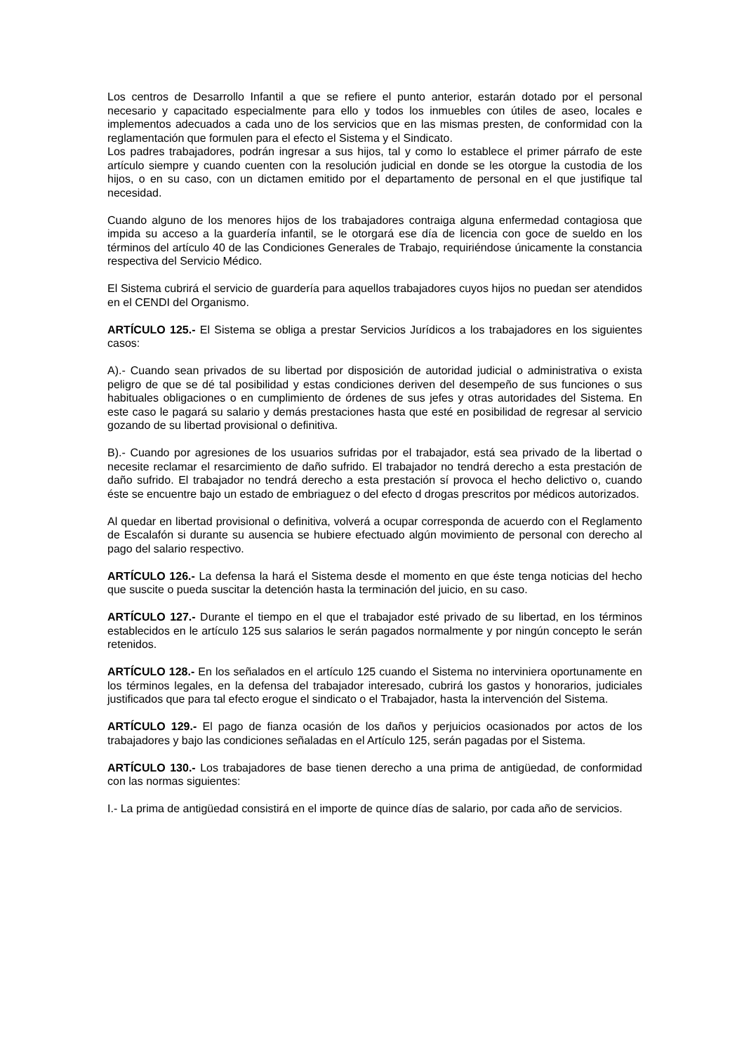Los centros de Desarrollo Infantil a que se refiere el punto anterior, estarán dotado por el personal necesario y capacitado especialmente para ello y todos los inmuebles con útiles de aseo, locales e implementos adecuados a cada uno de los servicios que en las mismas presten, de conformidad con la reglamentación que formulen para el efecto el Sistema y el Sindicato.
Los padres trabajadores, podrán ingresar a sus hijos, tal y como lo establece el primer párrafo de este artículo siempre y cuando cuenten con la resolución judicial en donde se les otorgue la custodia de los hijos, o en su caso, con un dictamen emitido por el departamento de personal en el que justifique tal necesidad.
Cuando alguno de los menores hijos de los trabajadores contraiga alguna enfermedad contagiosa que impida su acceso a la guardería infantil, se le otorgará ese día de licencia con goce de sueldo en los términos del artículo 40 de las Condiciones Generales de Trabajo, requiriéndose únicamente la constancia respectiva del Servicio Médico.
El Sistema cubrirá el servicio de guardería para aquellos trabajadores cuyos hijos no puedan ser atendidos en el CENDI del Organismo.
ARTÍCULO 125.- El Sistema se obliga a prestar Servicios Jurídicos a los trabajadores en los siguientes casos:
A).- Cuando sean privados de su libertad por disposición de autoridad judicial o administrativa o exista peligro de que se dé tal posibilidad y estas condiciones deriven del desempeño de sus funciones o sus habituales obligaciones o en cumplimiento de órdenes de sus jefes y otras autoridades del Sistema. En este caso le pagará su salario y demás prestaciones hasta que esté en posibilidad de regresar al servicio gozando de su libertad provisional o definitiva.
B).- Cuando por agresiones de los usuarios sufridas por el trabajador, está sea privado de la libertad o necesite reclamar el resarcimiento de daño sufrido. El trabajador no tendrá derecho a esta prestación de daño sufrido. El trabajador no tendrá derecho a esta prestación sí provoca el hecho delictivo o, cuando éste se encuentre bajo un estado de embriaguez o del efecto d drogas prescritos por médicos autorizados.
Al quedar en libertad provisional o definitiva, volverá a ocupar corresponda de acuerdo con el Reglamento de Escalafón si durante su ausencia se hubiere efectuado algún movimiento de personal con derecho al pago del salario respectivo.
ARTÍCULO 126.- La defensa la hará el Sistema desde el momento en que éste tenga noticias del hecho que suscite o pueda suscitar la detención hasta la terminación del juicio, en su caso.
ARTÍCULO 127.- Durante el tiempo en el que el trabajador esté privado de su libertad, en los términos establecidos en le artículo 125 sus salarios le serán pagados normalmente y por ningún concepto le serán retenidos.
ARTÍCULO 128.- En los señalados en el artículo 125 cuando el Sistema no interviniera oportunamente en los términos legales, en la defensa del trabajador interesado, cubrirá los gastos y honorarios, judiciales justificados que para tal efecto erogue el sindicato o el Trabajador, hasta la intervención del Sistema.
ARTÍCULO 129.- El pago de fianza ocasión de los daños y perjuicios ocasionados por actos de los trabajadores y bajo las condiciones señaladas en el Artículo 125, serán pagadas por el Sistema.
ARTÍCULO 130.- Los trabajadores de base tienen derecho a una prima de antigüedad, de conformidad con las normas siguientes:
I.- La prima de antigüedad consistirá en el importe de quince días de salario, por cada año de servicios.